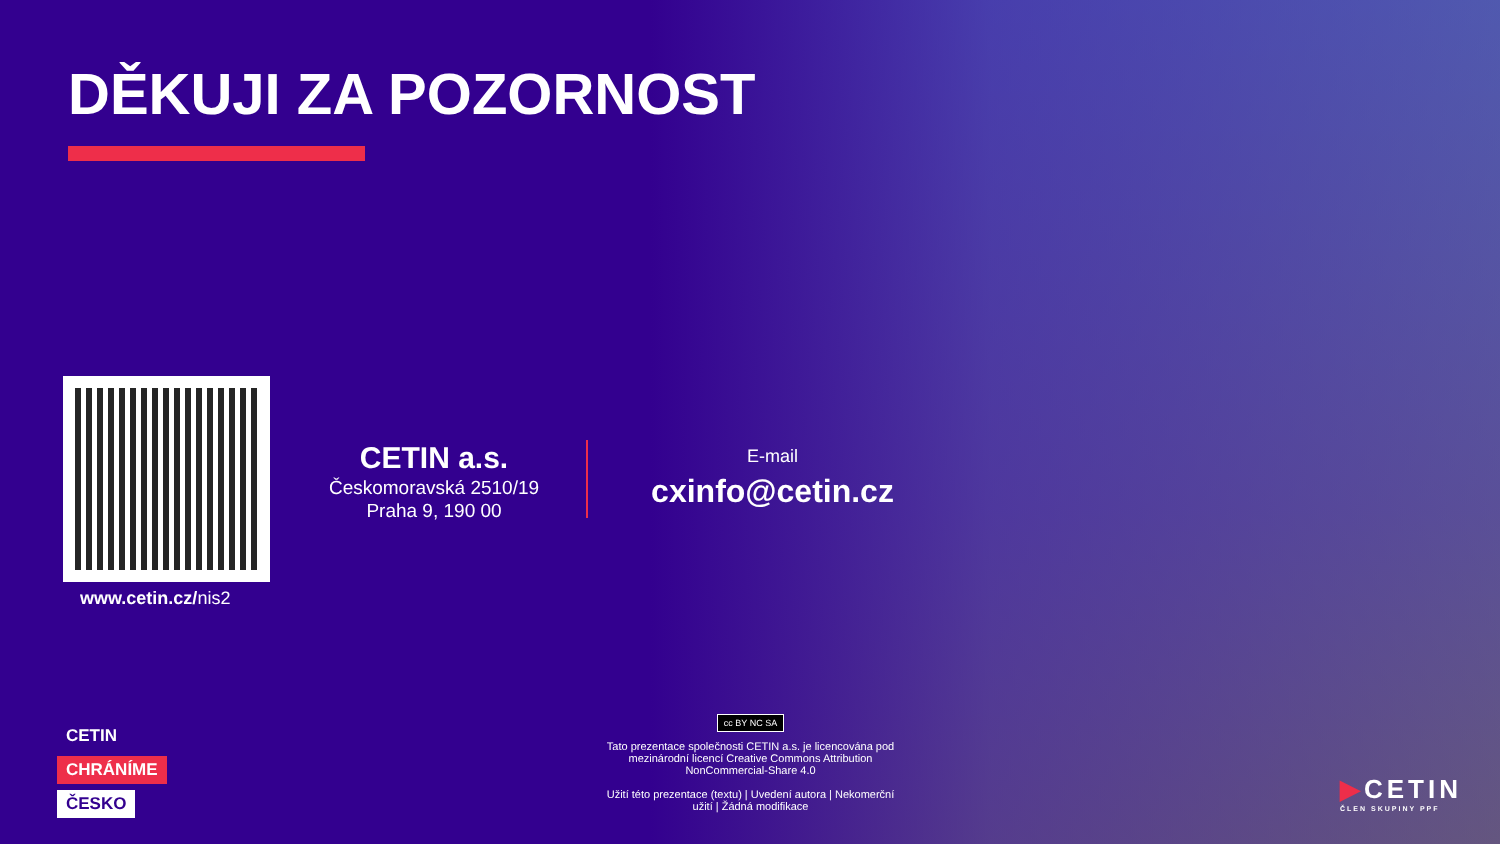DĚKUJI ZA POZORNOST
www.cetin.cz/nis2
CETIN a.s.
Českomoravská 2510/19
Praha 9, 190 00
E-mail
cxinfo@cetin.cz
CETIN
CHRÁNÍME
ČESKO
cc BY NC SA
Tato prezentace společnosti CETIN a.s. je licencována pod mezinárodní licencí Creative Commons Attribution NonCommercial-Share 4.0
Užití této prezentace (textu) | Uvedení autora | Nekomerční užití | Žádná modifikace
▶CETIN
ČLEN SKUPINY PPF